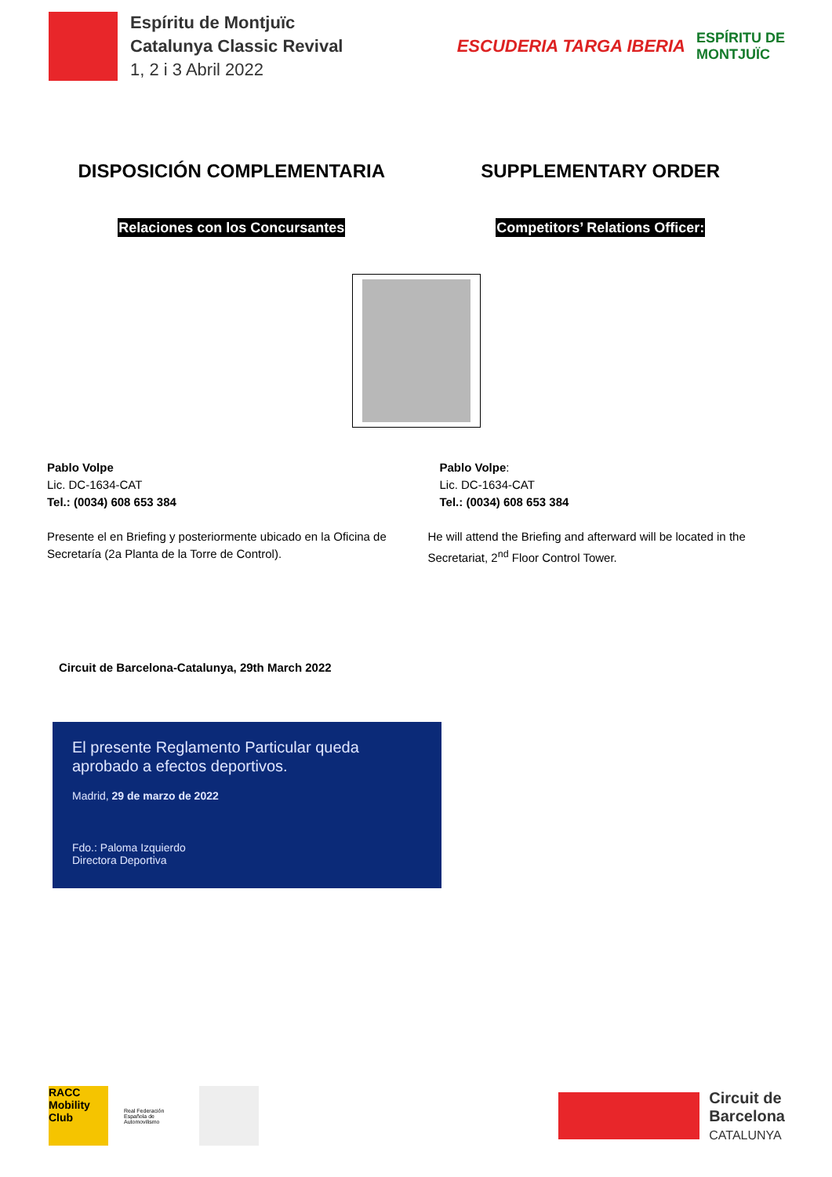Espíritu de Montjuïc
Catalunya Classic Revival
1, 2 i 3 Abril 2022
ESCUDERIA TARGA IBERIA ESPÍRITU DE
MONTJUÏC
DISPOSICIÓN COMPLEMENTARIA SUPPLEMENTARY ORDER
Relaciones con los Concursantes
Competitors’ Relations Officer:
Pablo Volpe
Lic. DC-1634-CAT
Tel.: (0034) 608 653 384
Pablo Volpe:
Lic. DC-1634-CAT
Tel.: (0034) 608 653 384
Presente el en Briefing y posteriormente ubicado en la Oficina de Secretaría (2a Planta de la Torre de Control).
He will attend the Briefing and afterward will be located in the Secretariat, 2<sup>nd</sup> Floor Control Tower.
Circuit de Barcelona-Catalunya, 29th March 2022
El presente Reglamento Particular queda
aprobado a efectos deportivos.
Madrid, 29 de marzo de 2022
Fdo.: Paloma Izquierdo
Directora Deportiva
RACC
Mobility Club
Real Federación Española de Automovilismo
Circuit de
Barcelona
CATALUNYA